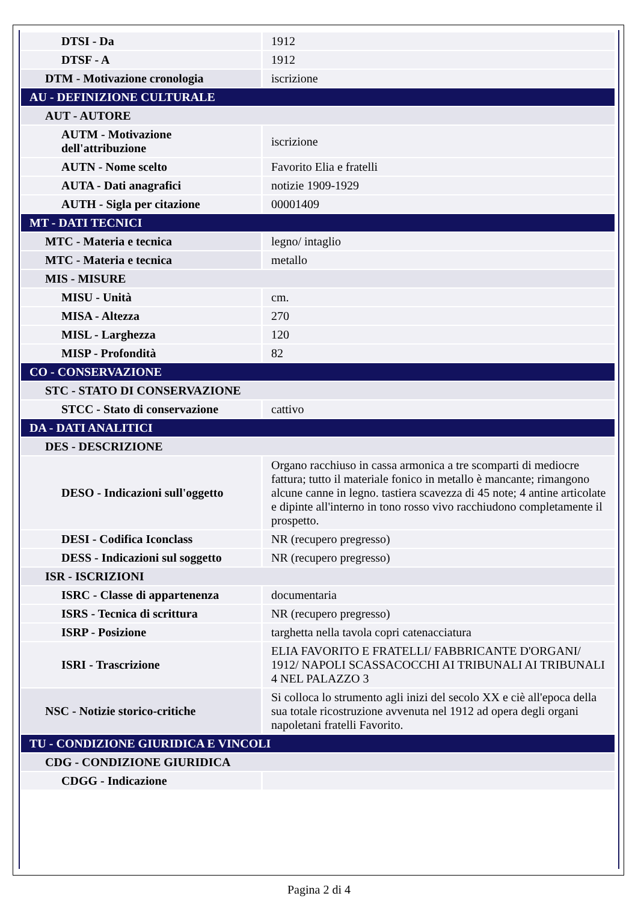| DTSI - Da | 1912 |
| DTSF - A | 1912 |
| DTM - Motivazione cronologia | iscrizione |
| AU - DEFINIZIONE CULTURALE | |
| AUT - AUTORE | |
| AUTM - Motivazione dell'attribuzione | iscrizione |
| AUTN - Nome scelto | Favorito Elia e fratelli |
| AUTA - Dati anagrafici | notizie 1909-1929 |
| AUTH - Sigla per citazione | 00001409 |
| MT - DATI TECNICI | |
| MTC - Materia e tecnica | legno/ intaglio |
| MTC - Materia e tecnica | metallo |
| MIS - MISURE | |
| MISU - Unità | cm. |
| MISA - Altezza | 270 |
| MISL - Larghezza | 120 |
| MISP - Profondità | 82 |
| CO - CONSERVAZIONE | |
| STC - STATO DI CONSERVAZIONE | |
| STCC - Stato di conservazione | cattivo |
| DA - DATI ANALITICI | |
| DES - DESCRIZIONE | |
| DESO - Indicazioni sull'oggetto | Organo racchiuso in cassa armonica a tre scomparti di mediocre fattura; tutto il materiale fonico in metallo è mancante; rimangono alcune canne in legno. tastiera scavezza di 45 note; 4 antine articolate e dipinte all'interno in tono rosso vivo racchiudono completamente il prospetto. |
| DESI - Codifica Iconclass | NR (recupero pregresso) |
| DESS - Indicazioni sul soggetto | NR (recupero pregresso) |
| ISR - ISCRIZIONI | |
| ISRC - Classe di appartenenza | documentaria |
| ISRS - Tecnica di scrittura | NR (recupero pregresso) |
| ISRP - Posizione | targhetta nella tavola copri catenacciatura |
| ISRI - Trascrizione | ELIA FAVORITO E FRATELLI/ FABBRICANTE D'ORGANI/ 1912/ NAPOLI SCASSACOCCHI AI TRIBUNALI AI TRIBUNALI 4 NEL PALAZZO 3 |
| NSC - Notizie storico-critiche | Si colloca lo strumento agli inizi del secolo XX e ciè all'epoca della sua totale ricostruzione avvenuta nel 1912 ad opera degli organi napoletani fratelli Favorito. |
| TU - CONDIZIONE GIURIDICA E VINCOLI | |
| CDG - CONDIZIONE GIURIDICA | |
| CDGG - Indicazione | |
Pagina 2 di 4